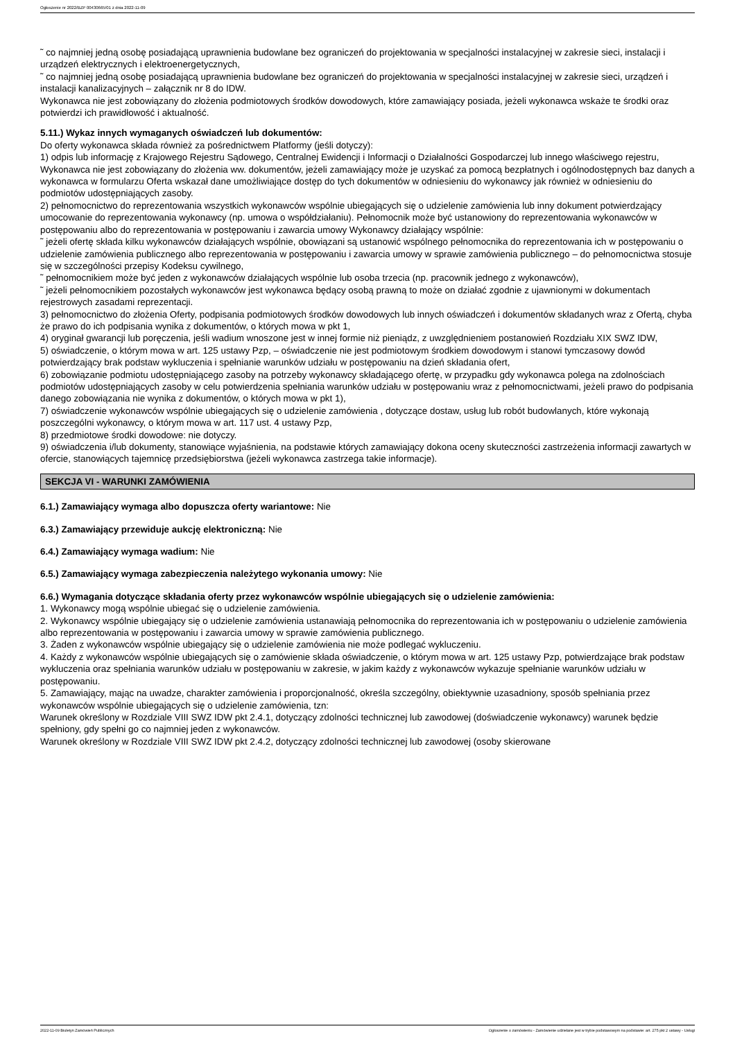Ogłoszenie nr 2022/BZP 00430665/01 z dnia 2022-11-09
˜ co najmniej jedną osobę posiadającą uprawnienia budowlane bez ograniczeń do projektowania w specjalności instalacyjnej w zakresie sieci, instalacji i urządzeń elektrycznych i elektroenergetycznych,
˜ co najmniej jedną osobę posiadającą uprawnienia budowlane bez ograniczeń do projektowania w specjalności instalacyjnej w zakresie sieci, urządzeń i instalacji kanalizacyjnych – załącznik nr 8 do IDW.
Wykonawca nie jest zobowiązany do złożenia podmiotowych środków dowodowych, które zamawiający posiada, jeżeli wykonawca wskaże te środki oraz potwierdzi ich prawidłowość i aktualność.
5.11.) Wykaz innych wymaganych oświadczeń lub dokumentów:
Do oferty wykonawca składa również za pośrednictwem Platformy (jeśli dotyczy):
1) odpis lub informację z Krajowego Rejestru Sądowego, Centralnej Ewidencji i Informacji o Działalności Gospodarczej lub innego właściwego rejestru, Wykonawca nie jest zobowiązany do złożenia ww. dokumentów, jeżeli zamawiający może je uzyskać za pomocą bezpłatnych i ogólnodostępnych baz danych a wykonawca w formularzu Oferta wskazał dane umożliwiające dostęp do tych dokumentów w odniesieniu do wykonawcy jak również w odniesieniu do podmiotów udostępniających zasoby.
2) pełnomocnictwo do reprezentowania wszystkich wykonawców wspólnie ubiegających się o udzielenie zamówienia lub inny dokument potwierdzający umocowanie do reprezentowania wykonawcy (np. umowa o współdziałaniu). Pełnomocnik może być ustanowiony do reprezentowania wykonawców w postępowaniu albo do reprezentowania w postępowaniu i zawarcia umowy Wykonawcy działający wspólnie:
˜ jeżeli ofertę składa kilku wykonawców działających wspólnie, obowiązani są ustanowić wspólnego pełnomocnika do reprezentowania ich w postępowaniu o udzielenie zamówienia publicznego albo reprezentowania w postępowaniu i zawarcia umowy w sprawie zamówienia publicznego – do pełnomocnictwa stosuje się w szczególności przepisy Kodeksu cywilnego,
˜ pełnomocnikiem może być jeden z wykonawców działających wspólnie lub osoba trzecia (np. pracownik jednego z wykonawców),
˜ jeżeli pełnomocnikiem pozostałych wykonawców jest wykonawca będący osobą prawną to może on działać zgodnie z ujawnionymi w dokumentach rejestrowych zasadami reprezentacji.
3) pełnomocnictwo do złożenia Oferty, podpisania podmiotowych środków dowodowych lub innych oświadczeń i dokumentów składanych wraz z Ofertą, chyba że prawo do ich podpisania wynika z dokumentów, o których mowa w pkt 1,
4) oryginał gwarancji lub poręczenia, jeśli wadium wnoszone jest w innej formie niż pieniądz, z uwzględnieniem postanowień Rozdziału XIX SWZ IDW,
5) oświadczenie, o którym mowa w art. 125 ustawy Pzp, – oświadczenie nie jest podmiotowym środkiem dowodowym i stanowi tymczasowy dowód potwierdzający brak podstaw wykluczenia i spełnianie warunków udziału w postępowaniu na dzień składania ofert,
6) zobowiązanie podmiotu udostępniającego zasoby na potrzeby wykonawcy składającego ofertę, w przypadku gdy wykonawca polega na zdolnościach podmiotów udostępniających zasoby w celu potwierdzenia spełniania warunków udziału w postępowaniu wraz z pełnomocnictwami, jeżeli prawo do podpisania danego zobowiązania nie wynika z dokumentów, o których mowa w pkt 1),
7) oświadczenie wykonawców wspólnie ubiegających się o udzielenie zamówienia , dotyczące dostaw, usług lub robót budowlanych, które wykonają poszczególni wykonawcy, o którym mowa w art. 117 ust. 4 ustawy Pzp,
8) przedmiotowe środki dowodowe: nie dotyczy.
9) oświadczenia i/lub dokumenty, stanowiące wyjaśnienia, na podstawie których zamawiający dokona oceny skuteczności zastrzeżenia informacji zawartych w ofercie, stanowiących tajemnicę przedsiębiorstwa (jeżeli wykonawca zastrzega takie informacje).
SEKCJA VI - WARUNKI ZAMÓWIENIA
6.1.) Zamawiający wymaga albo dopuszcza oferty wariantowe: Nie
6.3.) Zamawiający przewiduje aukcję elektroniczną: Nie
6.4.) Zamawiający wymaga wadium: Nie
6.5.) Zamawiający wymaga zabezpieczenia należytego wykonania umowy: Nie
6.6.) Wymagania dotyczące składania oferty przez wykonawców wspólnie ubiegających się o udzielenie zamówienia:
1. Wykonawcy mogą wspólnie ubiegać się o udzielenie zamówienia.
2. Wykonawcy wspólnie ubiegający się o udzielenie zamówienia ustanawiają pełnomocnika do reprezentowania ich w postępowaniu o udzielenie zamówienia albo reprezentowania w postępowaniu i zawarcia umowy w sprawie zamówienia publicznego.
3. Żaden z wykonawców wspólnie ubiegający się o udzielenie zamówienia nie może podlegać wykluczeniu.
4. Każdy z wykonawców wspólnie ubiegających się o zamówienie składa oświadczenie, o którym mowa w art. 125 ustawy Pzp, potwierdzające brak podstaw wykluczenia oraz spełniania warunków udziału w postępowaniu w zakresie, w jakim każdy z wykonawców wykazuje spełnianie warunków udziału w postępowaniu.
5. Zamawiający, mając na uwadze, charakter zamówienia i proporcjonalność, określa szczególny, obiektywnie uzasadniony, sposób spełniania przez wykonawców wspólnie ubiegających się o udzielenie zamówienia, tzn:
Warunek określony w Rozdziale VIII SWZ IDW pkt 2.4.1, dotyczący zdolności technicznej lub zawodowej (doświadczenie wykonawcy) warunek będzie spełniony, gdy spełni go co najmniej jeden z wykonawców.
Warunek określony w Rozdziale VIII SWZ IDW pkt 2.4.2, dotyczący zdolności technicznej lub zawodowej (osoby skierowane
2022-11-09 Biuletyn Zamówień Publicznych Ogłoszenie o zamówieniu - Zamówienie udzielane jest w trybie podstawowym na podstawie: art. 275 pkt 2 ustawy - Usługi